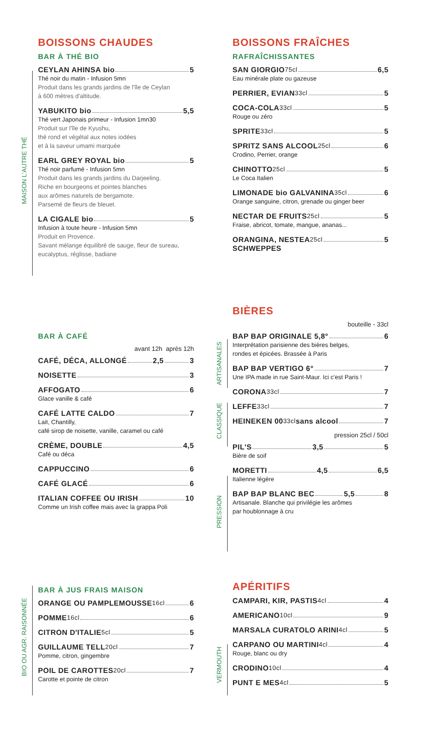MAISON L'AUTRE THÉ
BOISSONS CHAUDES
BAR À THÉ BIO
CEYLAN AHINSA bio 5
Thé noir du matin - Infusion 5mn
Produit dans les grands jardins de l'île de Ceylan
à 600 mètres d'altitude.
YABUKITO bio 5,5
Thé vert Japonais primeur - Infusion 1mn30
Produit sur l'île de Kyushu,
thé rond et végétal aux notes iodées
et à la saveur umami marquée
EARL GREY ROYAL bio 5
Thé noir parfumé - Infusion 5mn
Produit dans les grands jardins du Darjeeling.
Riche en bourgeons et pointes blanches
aux arômes naturels de bergamote.
Parsemé de fleurs de bleuet.
LA CIGALE bio 5
Infusion à toute heure - Infusion 5mn
Produit en Provence.
Savant mélange équilibré de sauge, fleur de sureau,
eucalyptus, réglisse, badiane
BAR À CAFÉ
avant 12h après 12h
CAFÉ, DÉCA, ALLONGÉ 2,5 3
NOISETTE 3
AFFOGATO 6
Glace vanille & café
CAFÉ LATTE CALDO 7
Lait, Chantilly,
café sirop de noisette, vanille, caramel ou café
CRÈME, DOUBLE 4,5
Café ou déca
CAPPUCCINO 6
CAFÉ GLACÉ 6
ITALIAN COFFEE OU IRISH 10
Comme un Irish coffee mais avec la grappa Poli
BIO OU AGR. RAISONNÉE
BAR À JUS FRAIS MAISON
ORANGE OU PAMPLEMOUSSE 16cl 6
POMME 16cl 6
CITRON D'ITALIE 5cl 5
GUILLAUME TELL 20cl 7
Pomme, citron, gingembre
POIL DE CAROTTES 20cl 7
Carotte et pointe de citron
BOISSONS FRAÎCHES
RAFRAÎCHISSANTES
SAN GIORGIO 75cl 6,5
Eau minérale plate ou gazeuse
PERRIER, EVIAN 33cl 5
COCA-COLA 33cl 5
Rouge ou zéro
SPRITE 33cl 5
SPRITZ SANS ALCOOL 25cl 6
Crodino, Perrier, orange
CHINOTTO 25cl 5
Le Coca Italien
LIMONADE bio GALVANINA 35cl 6
Orange sanguine, citron, grenade ou ginger beer
NECTAR DE FRUITS 25cl 5
Fraise, abricot, tomate, mangue, ananas...
ORANGINA, NESTEA 25cl 5
SCHWEPPES
ARTISANALES
CLASSIQUE
PRESSION
BIÈRES
bouteille - 33cl
BAP BAP ORIGINALE 5,8° 6
Interprétation parisienne des bières belges,
rondes et épicées. Brassée à Paris
BAP BAP VERTIGO 6° 7
Une IPA made in rue Saint-Maur. Ici c'est Paris !
CORONA 33cl 7
LEFFE 33cl 7
HEINEKEN 00 33cl sans alcool 7
pression 25cl / 50cl
PIL'S 3,5 5
Bière de soif
MORETTI 4,5 6,5
Italienne légère
BAP BAP BLANC BEC 5,5 8
Artisanale. Blanche qui privilégie les arômes
par houblonnage à cru
VERMOUTH
APÉRITIFS
CAMPARI, KIR, PASTIS 4cl 4
AMERICANO 10cl 9
MARSALA CURATOLO ARINI 4cl 5
CARPANO OU MARTINI 4cl 4
Rouge, blanc ou dry
CRODINO 10cl 4
PUNT E MES 4cl 5